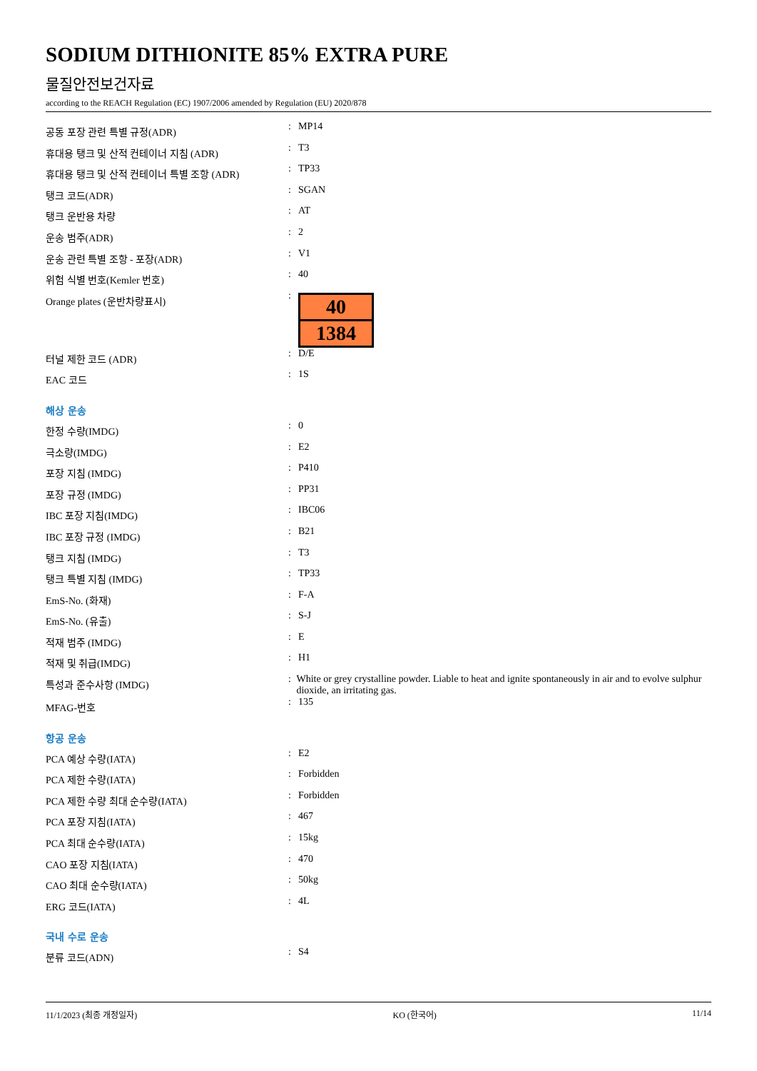SODIUM DITHIONITE 85% EXTRA PURE
물질안전보건자료
according to the REACH Regulation (EC) 1907/2006 amended by Regulation (EU) 2020/878
공동 포장 관련 특별 규정(ADR)
: MP14
휴대용 탱크 및 산적 컨테이너 지침 (ADR)
: T3
휴대용 탱크 및 산적 컨테이너 특별 조항 (ADR)
: TP33
탱크 코드(ADR)
: SGAN
탱크 운반용 차량
: AT
운송 범주(ADR)
: 2
운송 관련 특별 조항 - 포장(ADR)
: V1
위험 식별 번호(Kemler 번호)
: 40
Orange plates (운반차량표시)
:
40
1384
터널 제한 코드 (ADR)
: D/E
EAC 코드
: 1S
해상 운송
한정 수량(IMDG)
: 0
극소량(IMDG)
: E2
포장 지침 (IMDG)
: P410
포장 규정 (IMDG)
: PP31
IBC 포장 지침(IMDG)
: IBC06
IBC 포장 규정 (IMDG)
: B21
탱크 지침 (IMDG)
: T3
탱크 특별 지침 (IMDG)
: TP33
EmS-No. (화재)
: F-A
EmS-No. (유출)
: S-J
적재 범주 (IMDG)
: E
적재 및 취급(IMDG)
: H1
특성과 준수사항 (IMDG)
: White or grey crystalline powder. Liable to heat and ignite spontaneously in air and to evolve sulphur dioxide, an irritating gas.
MFAG-번호
: 135
항공 운송
PCA 예상 수량(IATA)
: E2
PCA 제한 수량(IATA)
: Forbidden
PCA 제한 수량 최대 순수량(IATA)
: Forbidden
PCA 포장 지침(IATA)
: 467
PCA 최대 순수량(IATA)
: 15kg
CAO 포장 지침(IATA)
: 470
CAO 최대 순수량(IATA)
: 50kg
ERG 코드(IATA)
: 4L
국내 수로 운송
분류 코드(ADN)
: S4
11/1/2023 (최종 개정일자) KO (한국어) 11/14